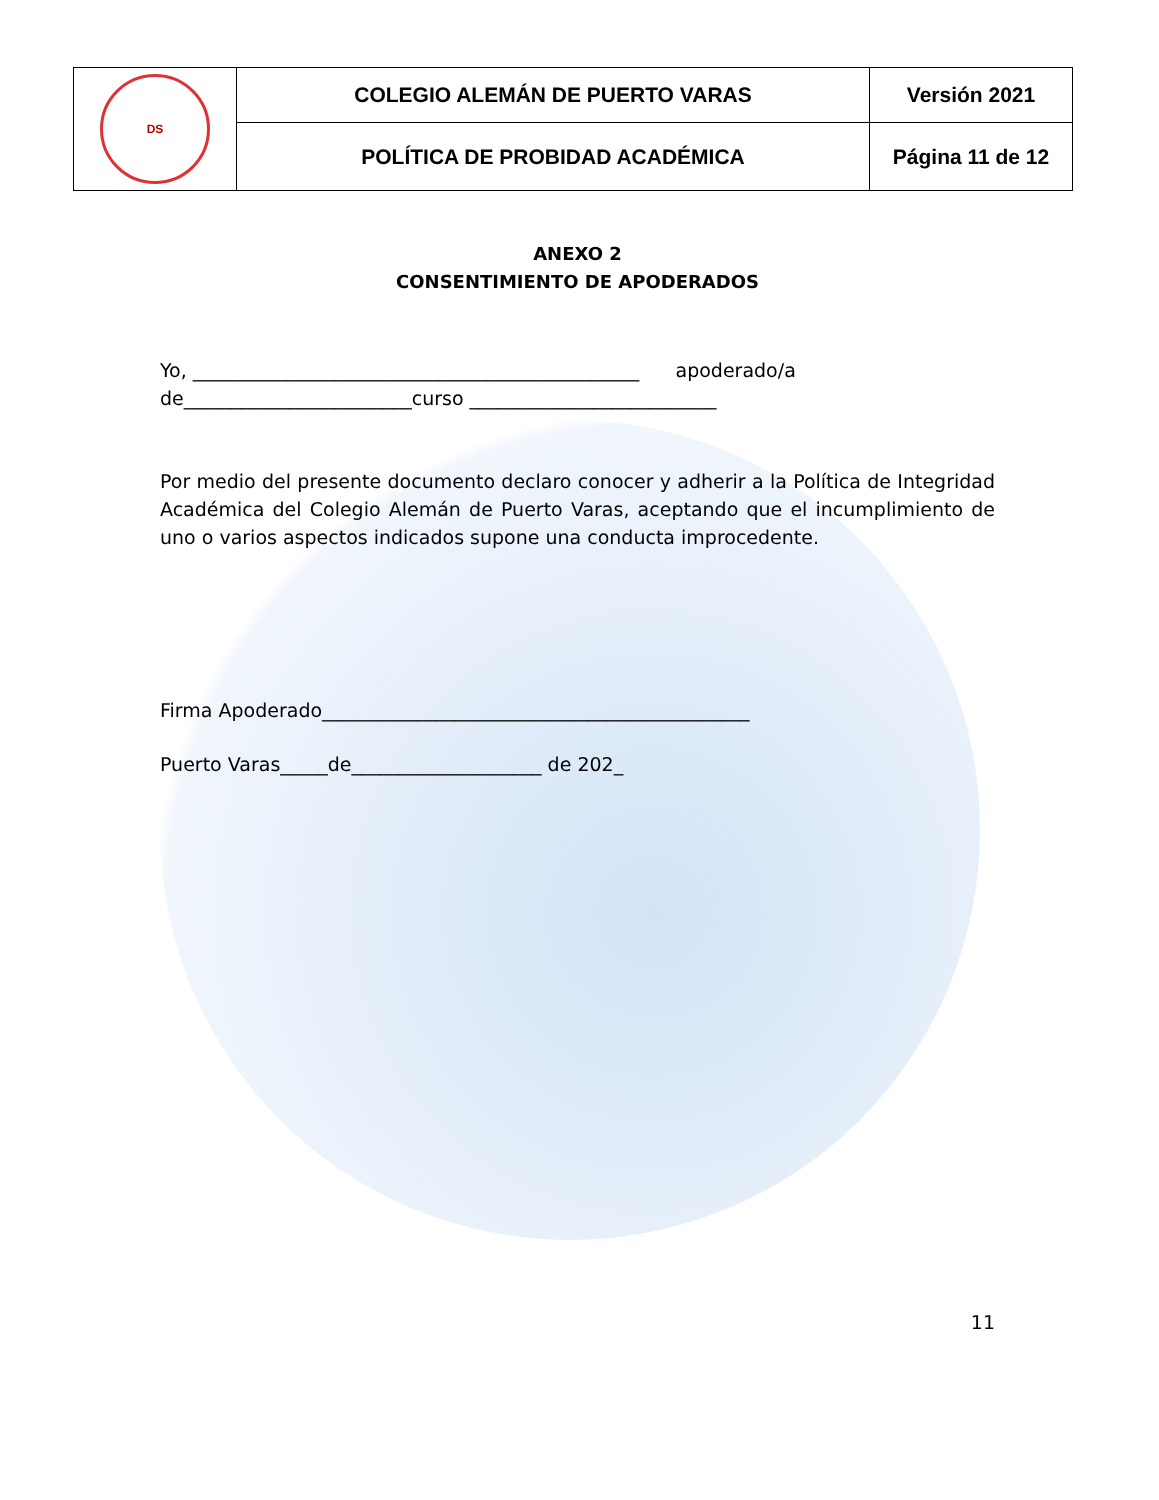| DS | COLEGIO ALEMÁN DE PUERTO VARAS | Versión 2021 |
| | POLÍTICA DE PROBIDAD ACADÉMICA | Página 11 de 12 |
ANEXO 2
CONSENTIMIENTO DE APODERADOS
Yo, _______________________________________________ apoderado/a
de________________________curso __________________________
Por medio del presente documento declaro conocer y adherir a la Política de Integridad Académica del Colegio Alemán de Puerto Varas, aceptando que el incumplimiento de uno o varios aspectos indicados supone una conducta improcedente.
Firma Apoderado_____________________________________________
Puerto Varas_____de____________________ de 202_
11